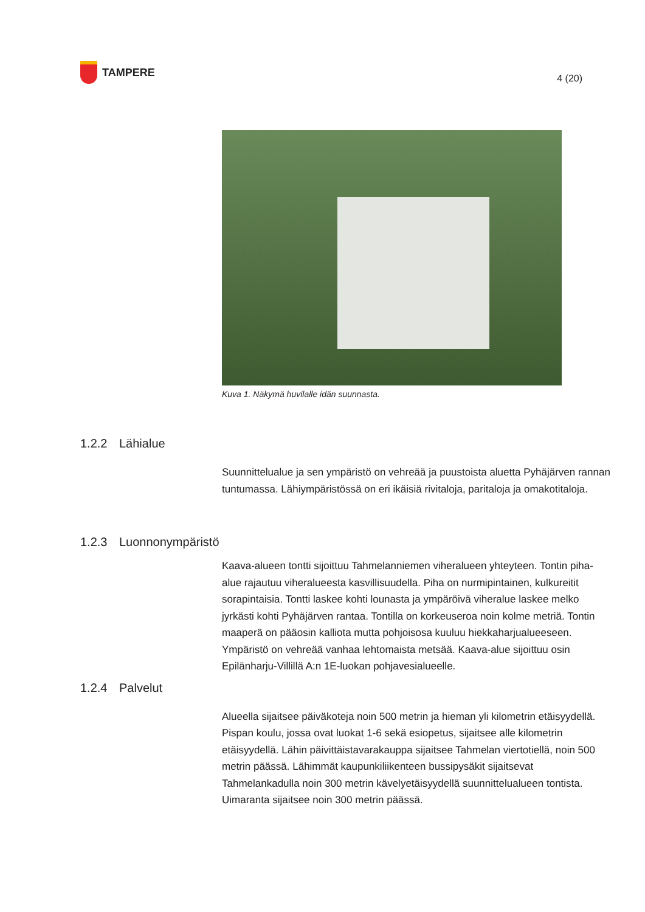TAMPERE
4 (20)
Kuva 1. Näkymä huvilalle idän suunnasta.
1.2.2 Lähialue
Suunnittelualue ja sen ympäristö on vehreää ja puustoista aluetta Pyhäjärven rannan tuntumassa. Lähiympäristössä on eri ikäisiä rivitaloja, paritaloja ja omakotitaloja.
1.2.3 Luonnonympäristö
Kaava-alueen tontti sijoittuu Tahmelanniemen viheralueen yhteyteen. Tontin piha-alue rajautuu viheralueesta kasvillisuudella. Piha on nurmipintainen, kulkureitit sorapintaisia. Tontti laskee kohti lounasta ja ympäröivä viheralue laskee melko jyrkästi kohti Pyhäjärven rantaa. Tontilla on korkeuseroa noin kolme metriä. Tontin maaperä on pääosin kalliota mutta pohjoisosa kuuluu hiekkaharjualueeseen. Ympäristö on vehreää vanhaa lehtomaista metsää. Kaava-alue sijoittuu osin Epilänharju-Villillä A:n 1E-luokan pohjavesialueelle.
1.2.4 Palvelut
Alueella sijaitsee päiväkoteja noin 500 metrin ja hieman yli kilometrin etäisyydellä. Pispan koulu, jossa ovat luokat 1-6 sekä esiopetus, sijaitsee alle kilometrin etäisyydellä. Lähin päivittäistavarakauppa sijaitsee Tahmelan viertotiellä, noin 500 metrin päässä. Lähimmät kaupunkiliikenteen bussipysäkit sijaitsevat Tahmelankadulla noin 300 metrin kävelyetäisyydellä suunnittelualueen tontista. Uimaranta sijaitsee noin 300 metrin päässä.